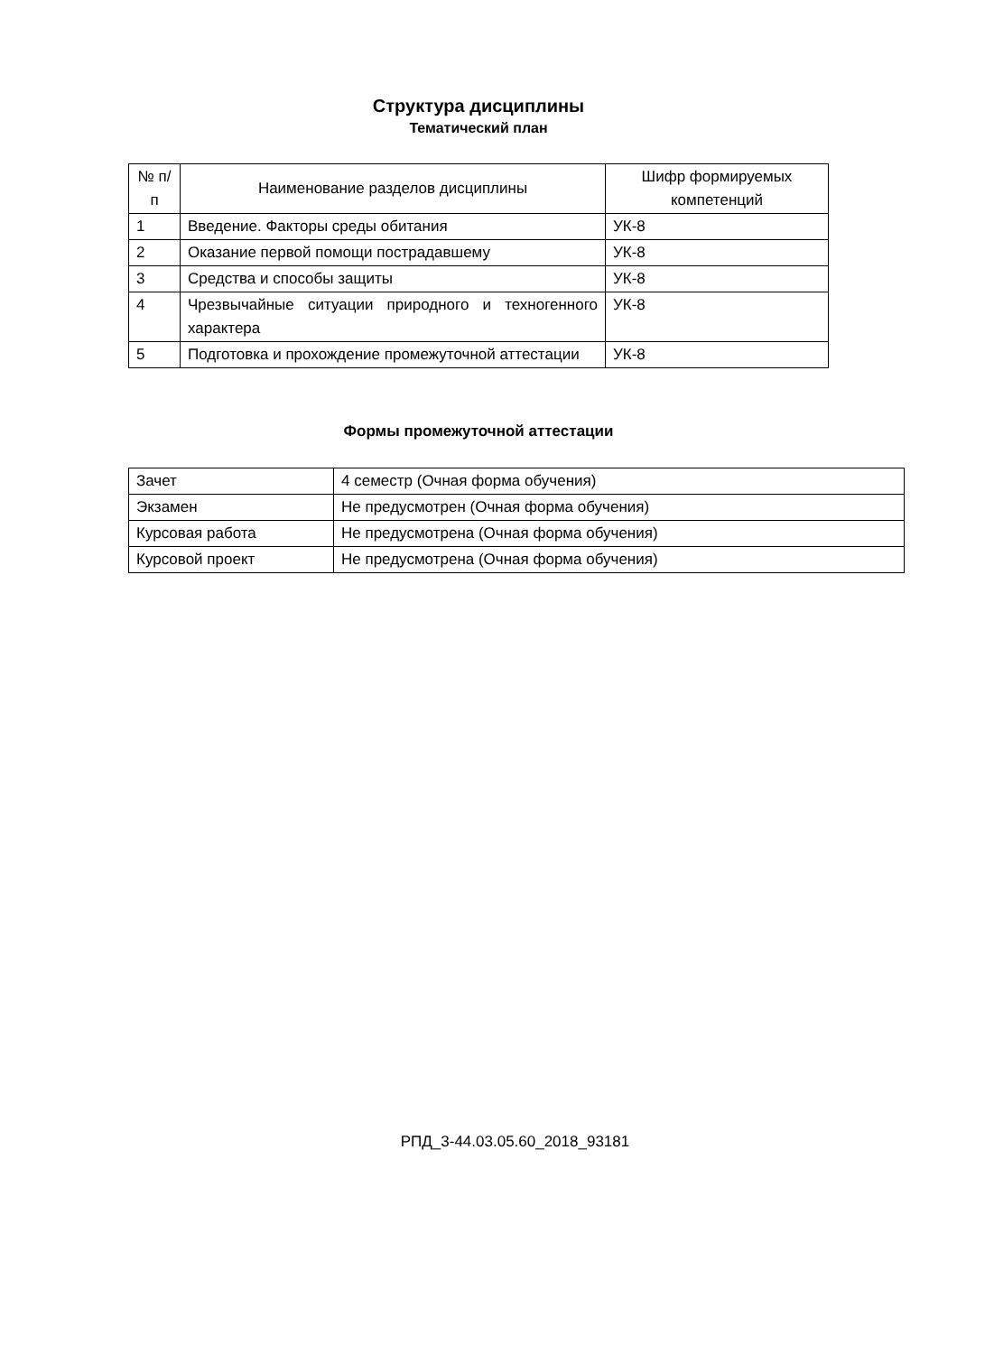Структура дисциплины
Тематический план
| № п/п | Наименование разделов дисциплины | Шифр формируемых компетенций |
| 1 | Введение. Факторы среды обитания | УК-8 |
| 2 | Оказание первой помощи пострадавшему | УК-8 |
| 3 | Средства и способы защиты | УК-8 |
| 4 | Чрезвычайные ситуации природного и техногенного характера | УК-8 |
| 5 | Подготовка и прохождение промежуточной аттестации | УК-8 |
Формы промежуточной аттестации
| Зачет | 4 семестр (Очная форма обучения) |
| Экзамен | Не предусмотрен (Очная форма обучения) |
| Курсовая работа | Не предусмотрена (Очная форма обучения) |
| Курсовой проект | Не предусмотрена (Очная форма обучения) |
РПД_3-44.03.05.60_2018_93181